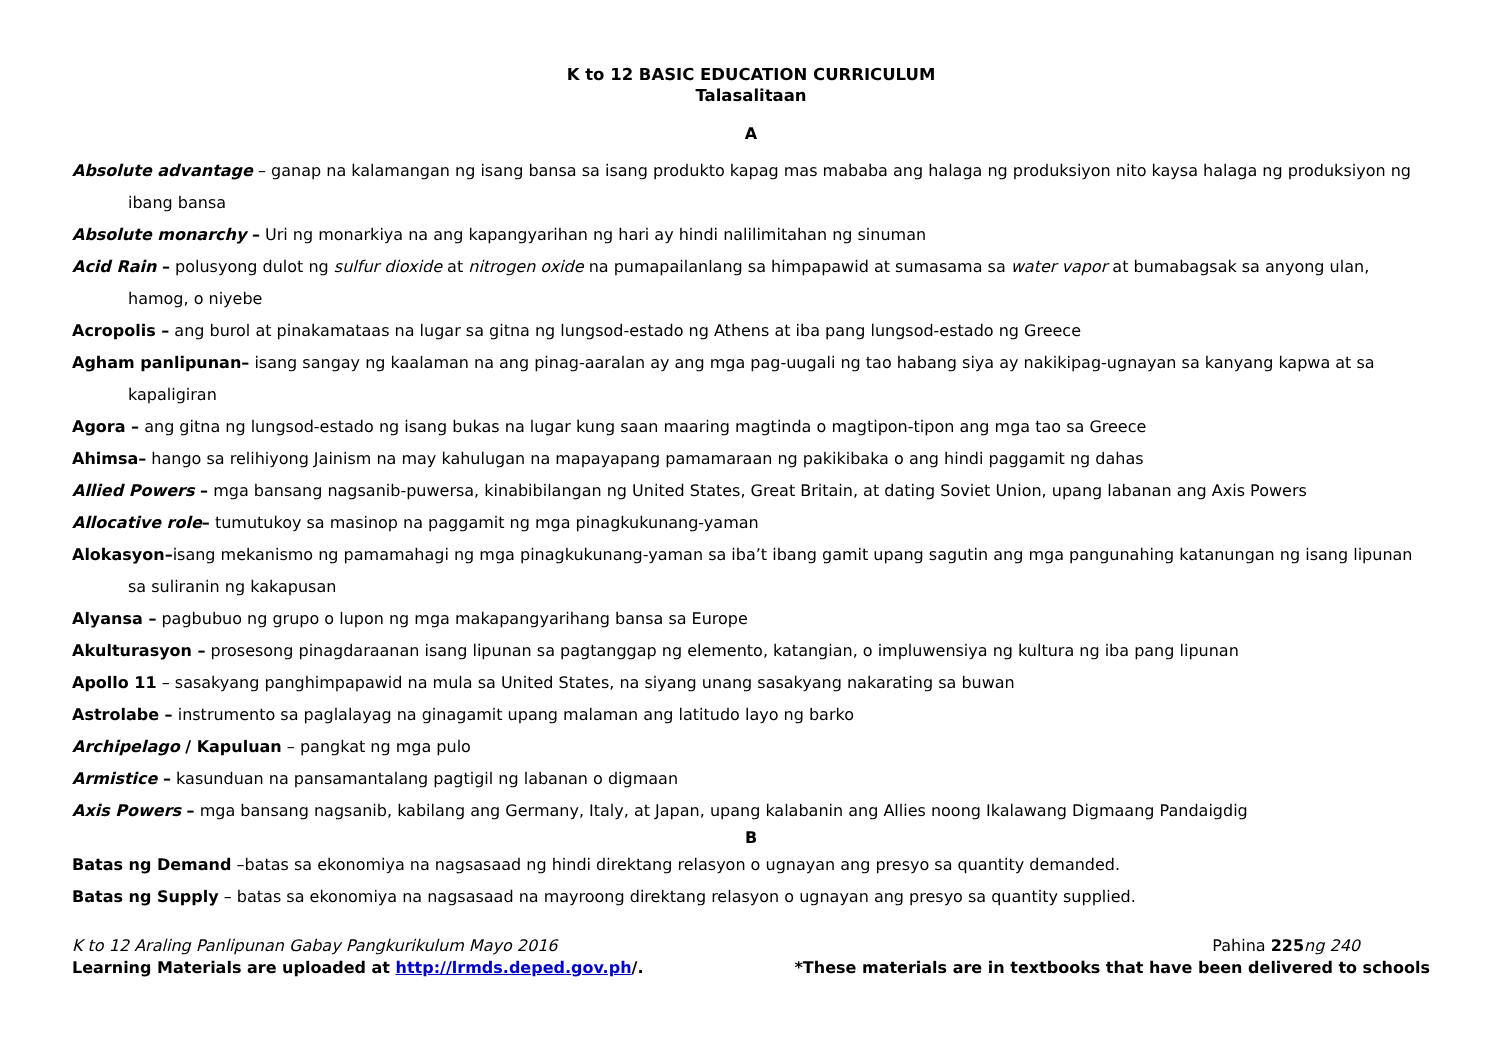K to 12 BASIC EDUCATION CURRICULUM
Talasalitaan
A
Absolute advantage – ganap na kalamangan ng isang bansa sa isang produkto kapag mas mababa ang halaga ng produksiyon nito kaysa halaga ng produksiyon ng ibang bansa
Absolute monarchy – Uri ng monarkiya na ang kapangyarihan ng hari ay hindi nalilimitahan ng sinuman
Acid Rain – polusyong dulot ng sulfur dioxide at nitrogen oxide na pumapailanlang sa himpapawid at sumasama sa water vapor at bumabagsak sa anyong ulan, hamog, o niyebe
Acropolis – ang burol at pinakamataas na lugar sa gitna ng lungsod-estado ng Athens at iba pang lungsod-estado ng Greece
Agham panlipunan– isang sangay ng kaalaman na ang pinag-aaralan ay ang mga pag-uugali ng tao habang siya ay nakikipag-ugnayan sa kanyang kapwa at sa kapaligiran
Agora – ang gitna ng lungsod-estado ng isang bukas na lugar kung saan maaring magtinda o magtipon-tipon ang mga tao sa Greece
Ahimsa– hango sa relihiyong Jainism na may kahulugan na mapayapang pamamaraan ng pakikibaka o ang hindi paggamit ng dahas
Allied Powers – mga bansang nagsanib-puwersa, kinabibilangan ng United States, Great Britain, at dating Soviet Union, upang labanan ang Axis Powers
Allocative role– tumutukoy sa masinop na paggamit ng mga pinagkukunang-yaman
Alokasyon–isang mekanismo ng pamamahagi ng mga pinagkukunang-yaman sa iba’t ibang gamit upang sagutin ang mga pangunahing katanungan ng isang lipunan sa suliranin ng kakapusan
Alyansa – pagbubuo ng grupo o lupon ng mga makapangyarihang bansa sa Europe
Akulturasyon – prosesong pinagdaraanan isang lipunan sa pagtanggap ng elemento, katangian, o impluwensiya ng kultura ng iba pang lipunan
Apollo 11 – sasakyang panghimpapawid na mula sa United States, na siyang unang sasakyang nakarating sa buwan
Astrolabe – instrumento sa paglalayag na ginagamit upang malaman ang latitudo layo ng barko
Archipelago / Kapuluan – pangkat ng mga pulo
Armistice – kasunduan na pansamantalang pagtigil ng labanan o digmaan
Axis Powers – mga bansang nagsanib, kabilang ang Germany, Italy, at Japan, upang kalabanin ang Allies noong Ikalawang Digmaang Pandaigdig
B
Batas ng Demand –batas sa ekonomiya na nagsasaad ng hindi direktang relasyon o ugnayan ang presyo sa quantity demanded.
Batas ng Supply – batas sa ekonomiya na nagsasaad na mayroong direktang relasyon o ugnayan ang presyo sa quantity supplied.
K to 12 Araling Panlipunan Gabay Pangkurikulum Mayo 2016 Pahina 225 ng 240
Learning Materials are uploaded at http://lrmds.deped.gov.ph/. *These materials are in textbooks that have been delivered to schools